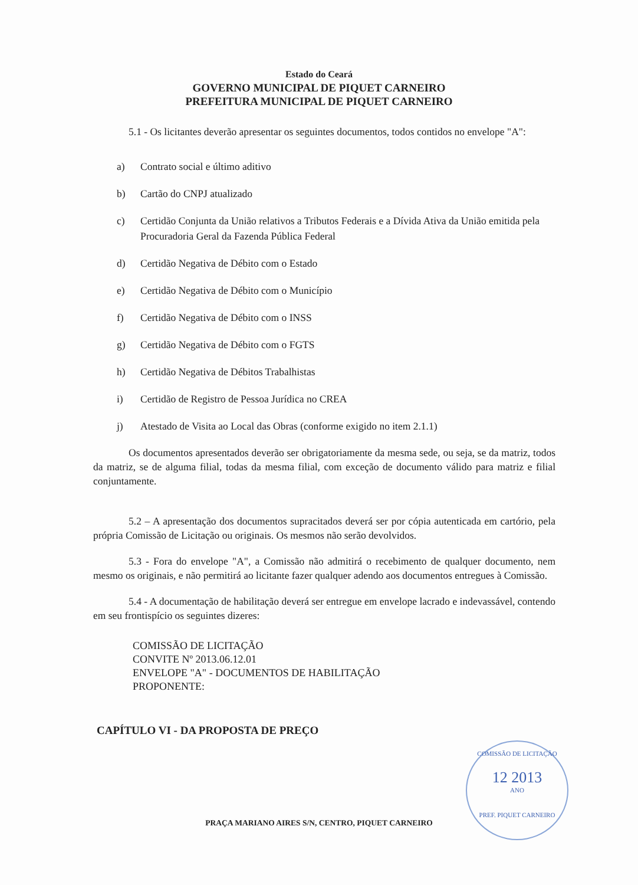Estado do Ceará
GOVERNO MUNICIPAL DE PIQUET CARNEIRO
PREFEITURA MUNICIPAL DE PIQUET CARNEIRO
5.1 - Os licitantes deverão apresentar os seguintes documentos, todos contidos no envelope "A":
a) Contrato social e último aditivo
b) Cartão do CNPJ atualizado
c) Certidão Conjunta da União relativos a Tributos Federais e a Dívida Ativa da União emitida pela Procuradoria Geral da Fazenda Pública Federal
d) Certidão Negativa de Débito com o Estado
e) Certidão Negativa de Débito com o Município
f) Certidão Negativa de Débito com o INSS
g) Certidão Negativa de Débito com o FGTS
h) Certidão Negativa de Débitos Trabalhistas
i) Certidão de Registro de Pessoa Jurídica no CREA
j) Atestado de Visita ao Local das Obras (conforme exigido no item 2.1.1)
Os documentos apresentados deverão ser obrigatoriamente da mesma sede, ou seja, se da matriz, todos da matriz, se de alguma filial, todas da mesma filial, com exceção de documento válido para matriz e filial conjuntamente.
5.2 – A apresentação dos documentos supracitados deverá ser por cópia autenticada em cartório, pela própria Comissão de Licitação ou originais. Os mesmos não serão devolvidos.
5.3 - Fora do envelope "A", a Comissão não admitirá o recebimento de qualquer documento, nem mesmo os originais, e não permitirá ao licitante fazer qualquer adendo aos documentos entregues à Comissão.
5.4 - A documentação de habilitação deverá ser entregue em envelope lacrado e indevassável, contendo em seu frontispício os seguintes dizeres:
COMISSÃO DE LICITAÇÃO
CONVITE Nº 2013.06.12.01
ENVELOPE "A" - DOCUMENTOS DE HABILITAÇÃO
PROPONENTE:
CAPÍTULO VI - DA PROPOSTA DE PREÇO
PRAÇA MARIANO AIRES S/N, CENTRO, PIQUET CARNEIRO
COMISSÃO DE LICITAÇÃO
12 2013
ANO
PREF. PIQUET CARNEIRO